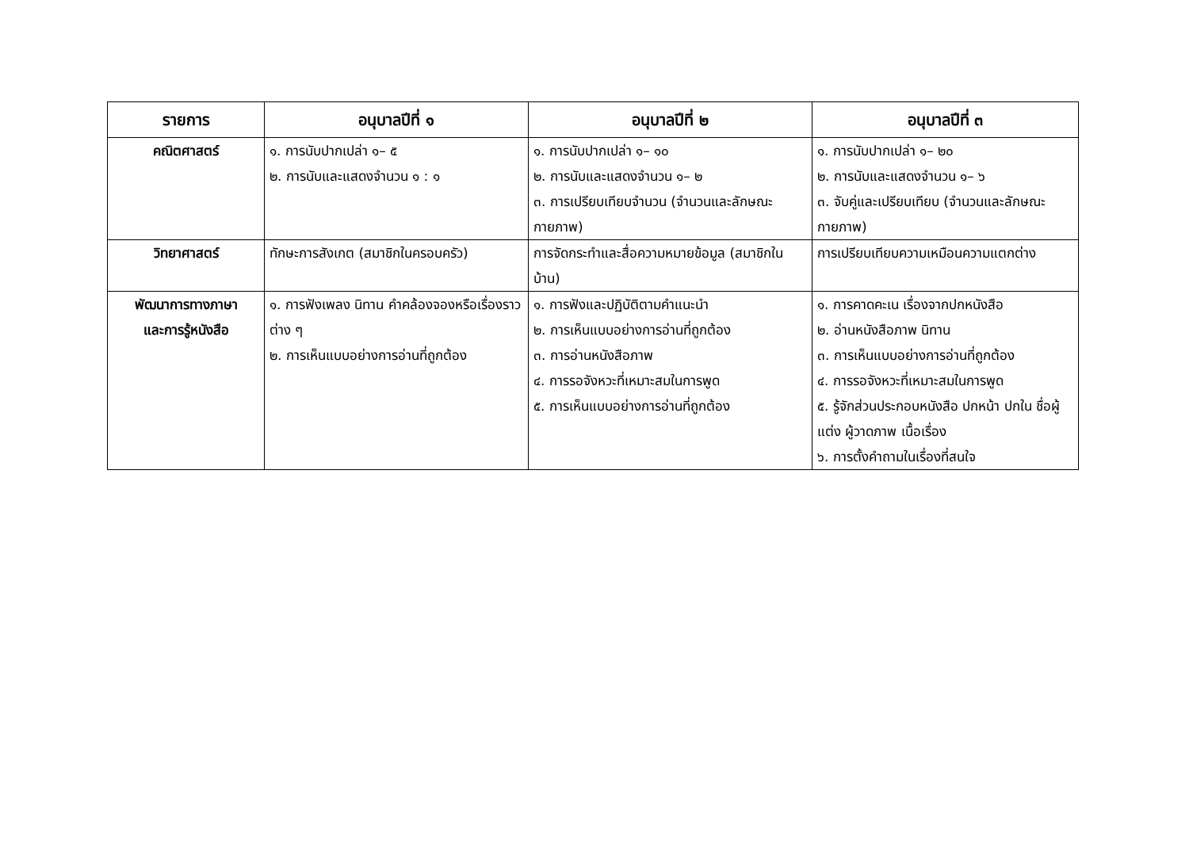| รายการ | อนุบาลปีที่ ๑ | อนุบาลปีที่ ๒ | อนุบาลปีที่ ๓ |
| --- | --- | --- | --- |
| คณิตศาสตร์ | ๑. การนับปากเปล่า ๑– ๕ ๒. การนับและแสดงจำนวน ๑ : ๑ | ๑. การนับปากเปล่า ๑– ๑๐ ๒. การนับและแสดงจำนวน ๑– ๒ ๓. การเปรียบเทียบจำนวน (จำนวนและลักษณะกายภาพ) | ๑. การนับปากเปล่า ๑– ๒๐ ๒. การนับและแสดงจำนวน ๑– ๖ ๓. จับคู่และเปรียบเทียบ (จำนวนและลักษณะกายภาพ) |
| วิทยาศาสตร์ | ทักษะการสังเกต (สมาชิกในครอบครัว) | การจัดกระทำและสื่อความหมายข้อมูล (สมาชิกในบ้าน) | การเปรียบเทียบความเหมือนความแตกต่าง |
| พัฒนาการทางภาษา และการรู้หนังสือ | ๑. การฟังเพลง นิทาน คำคล้องจองหรือเรื่องราวต่าง ๆ ๒. การเห็นแบบอย่างการอ่านที่ถูกต้อง | ๑. การฟังและปฏิบัติตามคำแนะนำ ๒. การเห็นแบบอย่างการอ่านที่ถูกต้อง ๓. การอ่านหนังสือภาพ ๔. การรอจังหวะที่เหมาะสมในการพูด ๕. การเห็นแบบอย่างการอ่านที่ถูกต้อง | ๑. การคาดคะเน เรื่องจากปกหนังสือ ๒. อ่านหนังสือภาพ นิทาน ๓. การเห็นแบบอย่างการอ่านที่ถูกต้อง ๔. การรอจังหวะที่เหมาะสมในการพูด ๕. รู้จักส่วนประกอบหนังสือ ปกหน้า ปกใน ชื่อผู้แต่ง ผู้วาดภาพ เนื้อเรื่อง ๖. การตั้งคำถามในเรื่องที่สนใจ |